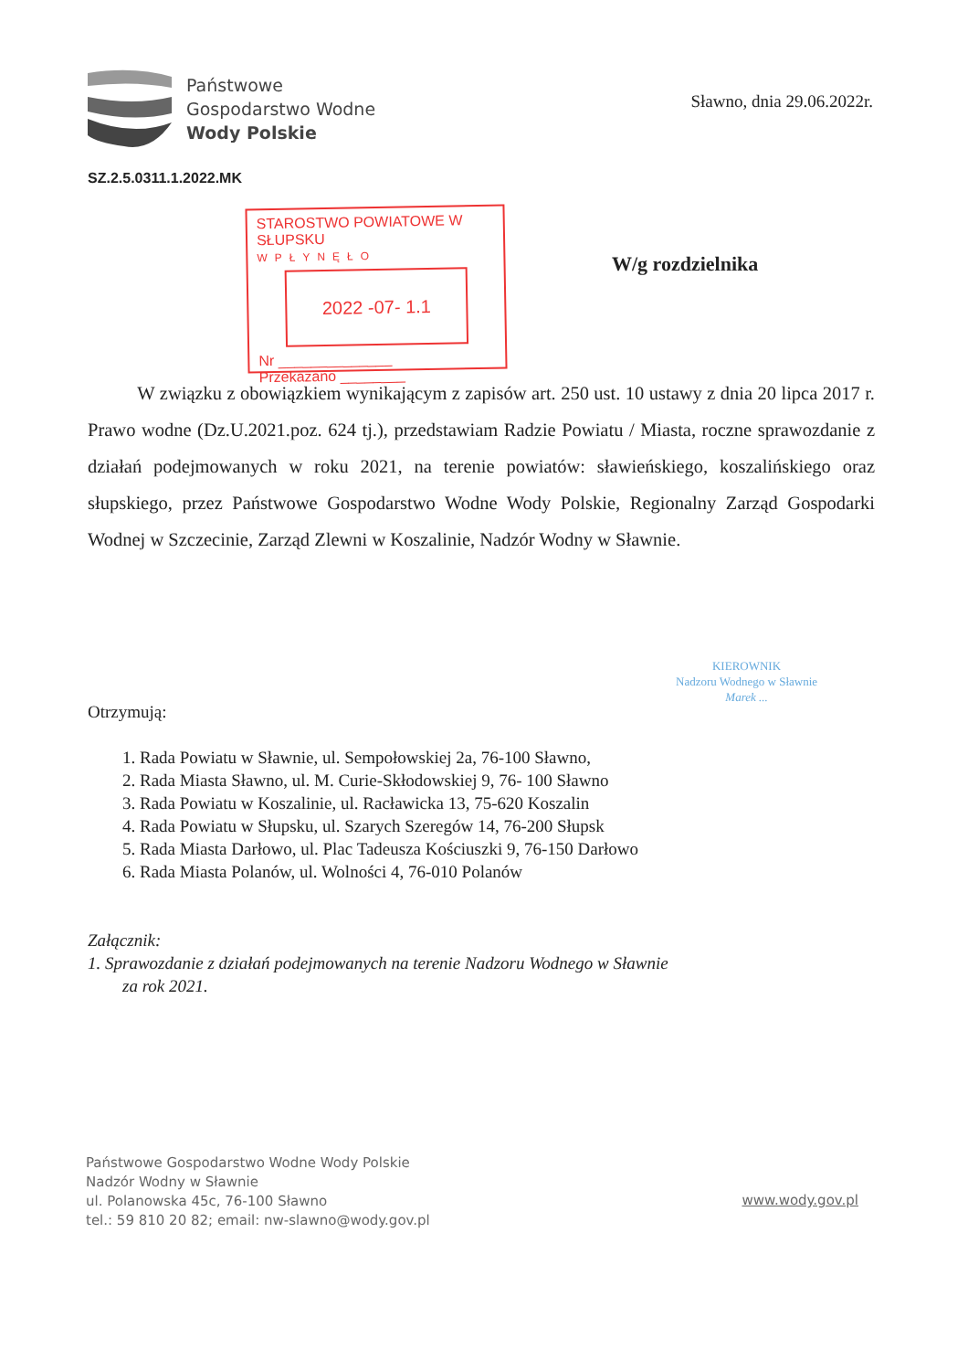Państwowe
Gospodarstwo Wodne
Wody Polskie
Sławno, dnia 29.06.2022r.
SZ.2.5.0311.1.2022.MK
STAROSTWO POWIATOWE W SŁUPSKU
WPŁYNĘŁO
2022 -07- 1.1
Nr ______________
Przekazano ________
W/g rozdzielnika
W związku z obowiązkiem wynikającym z zapisów art. 250 ust. 10 ustawy z dnia 20 lipca 2017 r. Prawo wodne (Dz.U.2021.poz. 624 tj.), przedstawiam Radzie Powiatu / Miasta, roczne sprawozdanie z działań podejmowanych w roku 2021, na terenie powiatów: sławieńskiego, koszalińskiego oraz słupskiego, przez Państwowe Gospodarstwo Wodne Wody Polskie, Regionalny Zarząd Gospodarki Wodnej w Szczecinie, Zarząd Zlewni w Koszalinie, Nadzór Wodny w Sławnie.
KIEROWNIK
Nadzoru Wodnego w Sławnie
Marek ...
Otrzymują:
1. Rada Powiatu w Sławnie, ul. Sempołowskiej 2a, 76-100 Sławno,
2. Rada Miasta Sławno, ul. M. Curie-Skłodowskiej 9, 76- 100 Sławno
3. Rada Powiatu w Koszalinie, ul. Racławicka 13, 75-620 Koszalin
4. Rada Powiatu w Słupsku, ul. Szarych Szeregów 14, 76-200 Słupsk
5. Rada Miasta Darłowo, ul. Plac Tadeusza Kościuszki 9, 76-150 Darłowo
6. Rada Miasta Polanów, ul. Wolności 4, 76-010 Polanów
Załącznik:
1. Sprawozdanie z działań podejmowanych na terenie Nadzoru Wodnego w Sławnie
za rok 2021.
Państwowe Gospodarstwo Wodne Wody Polskie
Nadzór Wodny w Sławnie
ul. Polanowska 45c, 76-100 Sławno
tel.: 59 810 20 82; email: nw-slawno@wody.gov.pl
www.wody.gov.pl